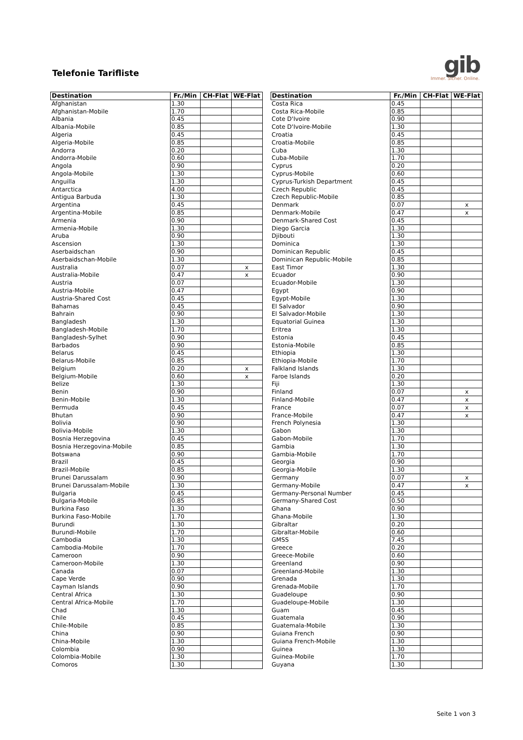Telefonie Tarifliste
gib
Immer. Sicher. Online.
| Destination | Fr./Min | CH-Flat | WE-Flat |
| --- | --- | --- | --- |
| Afghanistan | 1.30 | | |
| Afghanistan-Mobile | 1.70 | | |
| Albania | 0.45 | | |
| Albania-Mobile | 0.85 | | |
| Algeria | 0.45 | | |
| Algeria-Mobile | 0.85 | | |
| Andorra | 0.20 | | |
| Andorra-Mobile | 0.60 | | |
| Angola | 0.90 | | |
| Angola-Mobile | 1.30 | | |
| Anguilla | 1.30 | | |
| Antarctica | 4.00 | | |
| Antigua Barbuda | 1.30 | | |
| Argentina | 0.45 | | |
| Argentina-Mobile | 0.85 | | |
| Armenia | 0.90 | | |
| Armenia-Mobile | 1.30 | | |
| Aruba | 0.90 | | |
| Ascension | 1.30 | | |
| Aserbaidschan | 0.90 | | |
| Aserbaidschan-Mobile | 1.30 | | |
| Australia | 0.07 | | x |
| Australia-Mobile | 0.47 | | x |
| Austria | 0.07 | | |
| Austria-Mobile | 0.47 | | |
| Austria-Shared Cost | 0.45 | | |
| Bahamas | 0.45 | | |
| Bahrain | 0.90 | | |
| Bangladesh | 1.30 | | |
| Bangladesh-Mobile | 1.70 | | |
| Bangladesh-Sylhet | 0.90 | | |
| Barbados | 0.90 | | |
| Belarus | 0.45 | | |
| Belarus-Mobile | 0.85 | | |
| Belgium | 0.20 | | x |
| Belgium-Mobile | 0.60 | | x |
| Belize | 1.30 | | |
| Benin | 0.90 | | |
| Benin-Mobile | 1.30 | | |
| Bermuda | 0.45 | | |
| Bhutan | 0.90 | | |
| Bolivia | 0.90 | | |
| Bolivia-Mobile | 1.30 | | |
| Bosnia Herzegovina | 0.45 | | |
| Bosnia Herzegovina-Mobile | 0.85 | | |
| Botswana | 0.90 | | |
| Brazil | 0.45 | | |
| Brazil-Mobile | 0.85 | | |
| Brunei Darussalam | 0.90 | | |
| Brunei Darussalam-Mobile | 1.30 | | |
| Bulgaria | 0.45 | | |
| Bulgaria-Mobile | 0.85 | | |
| Burkina Faso | 1.30 | | |
| Burkina Faso-Mobile | 1.70 | | |
| Burundi | 1.30 | | |
| Burundi-Mobile | 1.70 | | |
| Cambodia | 1.30 | | |
| Cambodia-Mobile | 1.70 | | |
| Cameroon | 0.90 | | |
| Cameroon-Mobile | 1.30 | | |
| Canada | 0.07 | | |
| Cape Verde | 0.90 | | |
| Cayman Islands | 0.90 | | |
| Central Africa | 1.30 | | |
| Central Africa-Mobile | 1.70 | | |
| Chad | 1.30 | | |
| Chile | 0.45 | | |
| Chile-Mobile | 0.85 | | |
| China | 0.90 | | |
| China-Mobile | 1.30 | | |
| Colombia | 0.90 | | |
| Colombia-Mobile | 1.30 | | |
| Comoros | 1.30 | | |
| Destination | Fr./Min | CH-Flat | WE-Flat |
| --- | --- | --- | --- |
| Costa Rica | 0.45 | | |
| Costa Rica-Mobile | 0.85 | | |
| Cote D'Ivoire | 0.90 | | |
| Cote D'Ivoire-Mobile | 1.30 | | |
| Croatia | 0.45 | | |
| Croatia-Mobile | 0.85 | | |
| Cuba | 1.30 | | |
| Cuba-Mobile | 1.70 | | |
| Cyprus | 0.20 | | |
| Cyprus-Mobile | 0.60 | | |
| Cyprus-Turkish Department | 0.45 | | |
| Czech Republic | 0.45 | | |
| Czech Republic-Mobile | 0.85 | | |
| Denmark | 0.07 | | x |
| Denmark-Mobile | 0.47 | | x |
| Denmark-Shared Cost | 0.45 | | |
| Diego Garcia | 1.30 | | |
| Djibouti | 1.30 | | |
| Dominica | 1.30 | | |
| Dominican Republic | 0.45 | | |
| Dominican Republic-Mobile | 0.85 | | |
| East Timor | 1.30 | | |
| Ecuador | 0.90 | | |
| Ecuador-Mobile | 1.30 | | |
| Egypt | 0.90 | | |
| Egypt-Mobile | 1.30 | | |
| El Salvador | 0.90 | | |
| El Salvador-Mobile | 1.30 | | |
| Equatorial Guinea | 1.30 | | |
| Eritrea | 1.30 | | |
| Estonia | 0.45 | | |
| Estonia-Mobile | 0.85 | | |
| Ethiopia | 1.30 | | |
| Ethiopia-Mobile | 1.70 | | |
| Falkland Islands | 1.30 | | |
| Faroe Islands | 0.20 | | |
| Fiji | 1.30 | | |
| Finland | 0.07 | | x |
| Finland-Mobile | 0.47 | | x |
| France | 0.07 | | x |
| France-Mobile | 0.47 | | x |
| French Polynesia | 1.30 | | |
| Gabon | 1.30 | | |
| Gabon-Mobile | 1.70 | | |
| Gambia | 1.30 | | |
| Gambia-Mobile | 1.70 | | |
| Georgia | 0.90 | | |
| Georgia-Mobile | 1.30 | | |
| Germany | 0.07 | | x |
| Germany-Mobile | 0.47 | | x |
| Germany-Personal Number | 0.45 | | |
| Germany-Shared Cost | 0.50 | | |
| Ghana | 0.90 | | |
| Ghana-Mobile | 1.30 | | |
| Gibraltar | 0.20 | | |
| Gibraltar-Mobile | 0.60 | | |
| GMSS | 7.45 | | |
| Greece | 0.20 | | |
| Greece-Mobile | 0.60 | | |
| Greenland | 0.90 | | |
| Greenland-Mobile | 1.30 | | |
| Grenada | 1.30 | | |
| Grenada-Mobile | 1.70 | | |
| Guadeloupe | 0.90 | | |
| Guadeloupe-Mobile | 1.30 | | |
| Guam | 0.45 | | |
| Guatemala | 0.90 | | |
| Guatemala-Mobile | 1.30 | | |
| Guiana French | 0.90 | | |
| Guiana French-Mobile | 1.30 | | |
| Guinea | 1.30 | | |
| Guinea-Mobile | 1.70 | | |
| Guyana | 1.30 | | |
Seite 1 von 3